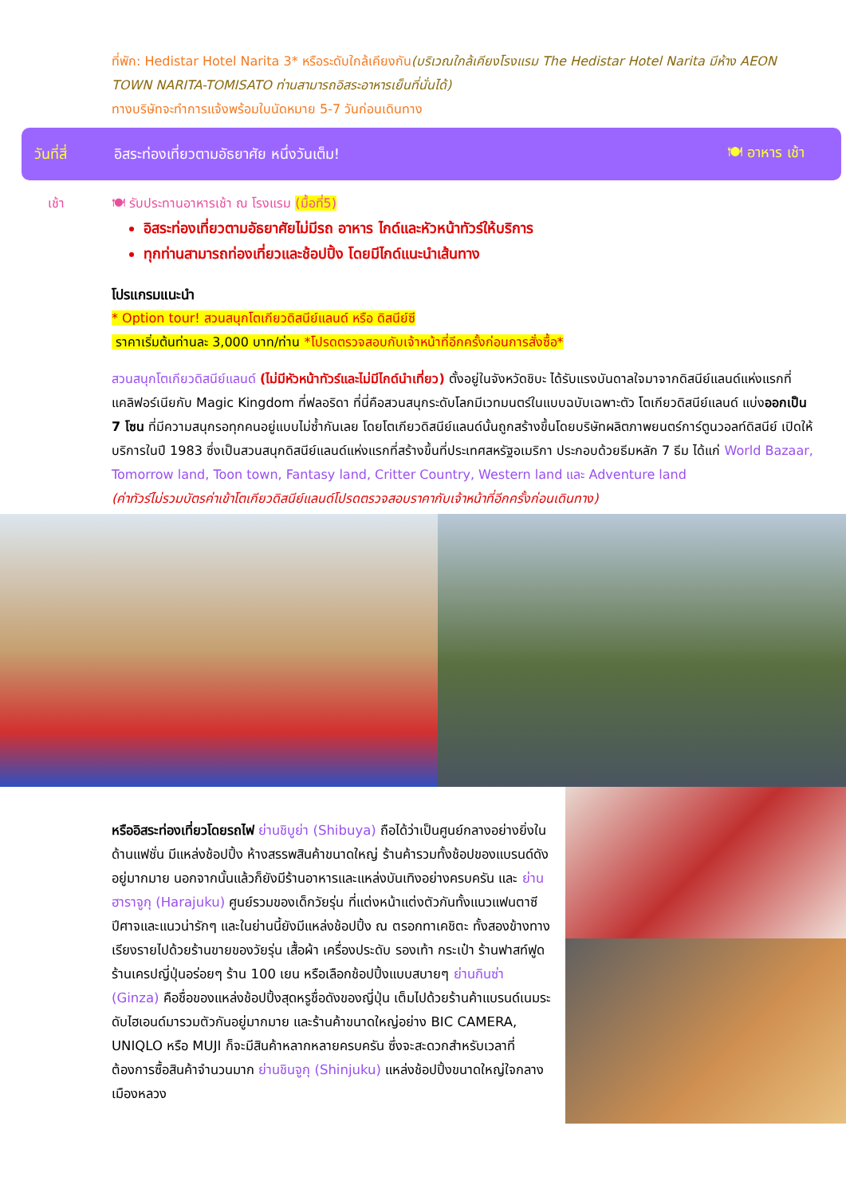ที่พัก: Hedistar Hotel Narita 3* หรือระดับใกล้เคียงกัน(บริเวณใกล้เคียงโรงแรม The Hedistar Hotel Narita มีห้าง AEON TOWN NARITA-TOMISATO ท่านสามารถอิสระอาหารเย็นที่นั่นได้)
ทางบริษัทจะทำการแจ้งพร้อมใบนัดหมาย 5-7 วันก่อนเดินทาง
วันที่สี่ อิสระท่องเที่ยวตามอัธยาศัย หนึ่งวันเต็ม! 🍽 อาหาร เช้า
เช้า 🍽 รับประทานอาหารเช้า ณ โรงแรม (มื้อที่5)
อิสระท่องเที่ยวตามอัธยาศัยไม่มีรถ อาหาร ไกด์และหัวหน้าทัวร์ให้บริการ
ทุกท่านสามารถท่องเที่ยวและช้อปปิ้ง โดยมีไกด์แนะนำเส้นทาง
โปรแกรมแนะนำ
* Option tour! สวนสนุกโตเกียวดิสนีย์แลนด์ หรือ ดิสนีย์ซี
ราคาเริ่มต้นท่านละ 3,000 บาท/ท่าน *โปรดตรวจสอบกับเจ้าหน้าที่อีกครั้งก่อนการสั่งซื้อ*
สวนสนุกโตเกียวดิสนีย์แลนด์ (ไม่มีหัวหน้าทัวร์และไม่มีไกด์นำเที่ยว) ตั้งอยู่ในจังหวัดชิบะ ได้รับแรงบันดาลใจมาจากดิสนีย์แลนด์แห่งแรกที่แคลิฟอร์เนียกับ Magic Kingdom ที่ฟลอริดา ที่นี่คือสวนสนุกระดับโลกมีเวทมนตร์ในแบบฉบับเฉพาะตัว โตเกียวดิสนีย์แลนด์ แบ่งออกเป็น 7 โซน ที่มีความสนุกรอทุกคนอยู่แบบไม่ซ้ำกันเลย โดยโตเกียวดิสนีย์แลนด์นั้นถูกสร้างขึ้นโดยบริษัทผลิตภาพยนตร์การ์ตูนวอลท์ดิสนีย์ เปิดให้บริการในปี 1983 ซึ่งเป็นสวนสนุกดิสนีย์แลนด์แห่งแรกที่สร้างขึ้นที่ประเทศสหรัฐอเมริกา ประกอบด้วยธีมหลัก 7 ธีม ได้แก่ World Bazaar, Tomorrow land, Toon town, Fantasy land, Critter Country, Western land และ Adventure land
(ค่าทัวร์ไม่รวมบัตรค่าเข้าโตเกียวดิสนีย์แลนด์โปรดตรวจสอบราคากับเจ้าหน้าที่อีกครั้งก่อนเดินทาง)
หรืออิสระท่องเที่ยวโดยรถไฟ ย่านชิบูย่า (Shibuya) ถือได้ว่าเป็นศูนย์กลางอย่างยิ่งในด้านแฟชั่น มีแหล่งช้อปปิ้ง ห้างสรรพสินค้าขนาดใหญ่ ร้านค้ารวมทั้งช้อปของแบรนด์ดังอยู่มากมาย นอกจากนั้นแล้วก็ยังมีร้านอาหารและแหล่งบันเทิงอย่างครบครัน และ ย่านฮาราจูกุ (Harajuku) ศูนย์รวมของเด็กวัยรุ่น ที่แต่งหน้าแต่งตัวกันทั้งแนวแฟนตาซี ปีศาจและแนวน่ารักๆ และในย่านนี้ยังมีแหล่งช้อปปิ้ง ณ ตรอกทาเคชิตะ ทั้งสองข้างทางเรียงรายไปด้วยร้านขายของวัยรุ่น เสื้อผ้า เครื่องประดับ รองเท้า กระเป๋า ร้านฟาสท์ฟูด ร้านเครปญี่ปุ่นอร่อยๆ ร้าน 100 เยน หรือเลือกช้อปปิ้งแบบสบายๆ ย่านกินซ่า (Ginza) คือชื่อของแหล่งช้อปปิ้งสุดหรูชื่อดังของญี่ปุ่น เต็มไปด้วยร้านค้าแบรนด์เนมระดับไฮเอนด์มารวมตัวกันอยู่มากมาย และร้านค้าขนาดใหญ่อย่าง BIC CAMERA, UNIQLO หรือ MUJI ก็จะมีสินค้าหลากหลายครบครัน ซึ่งจะสะดวกสำหรับเวลาที่ต้องการซื้อสินค้าจำนวนมาก ย่านชินจูกุ (Shinjuku) แหล่งช้อปปิ้งขนาดใหญ่ใจกลางเมืองหลวง